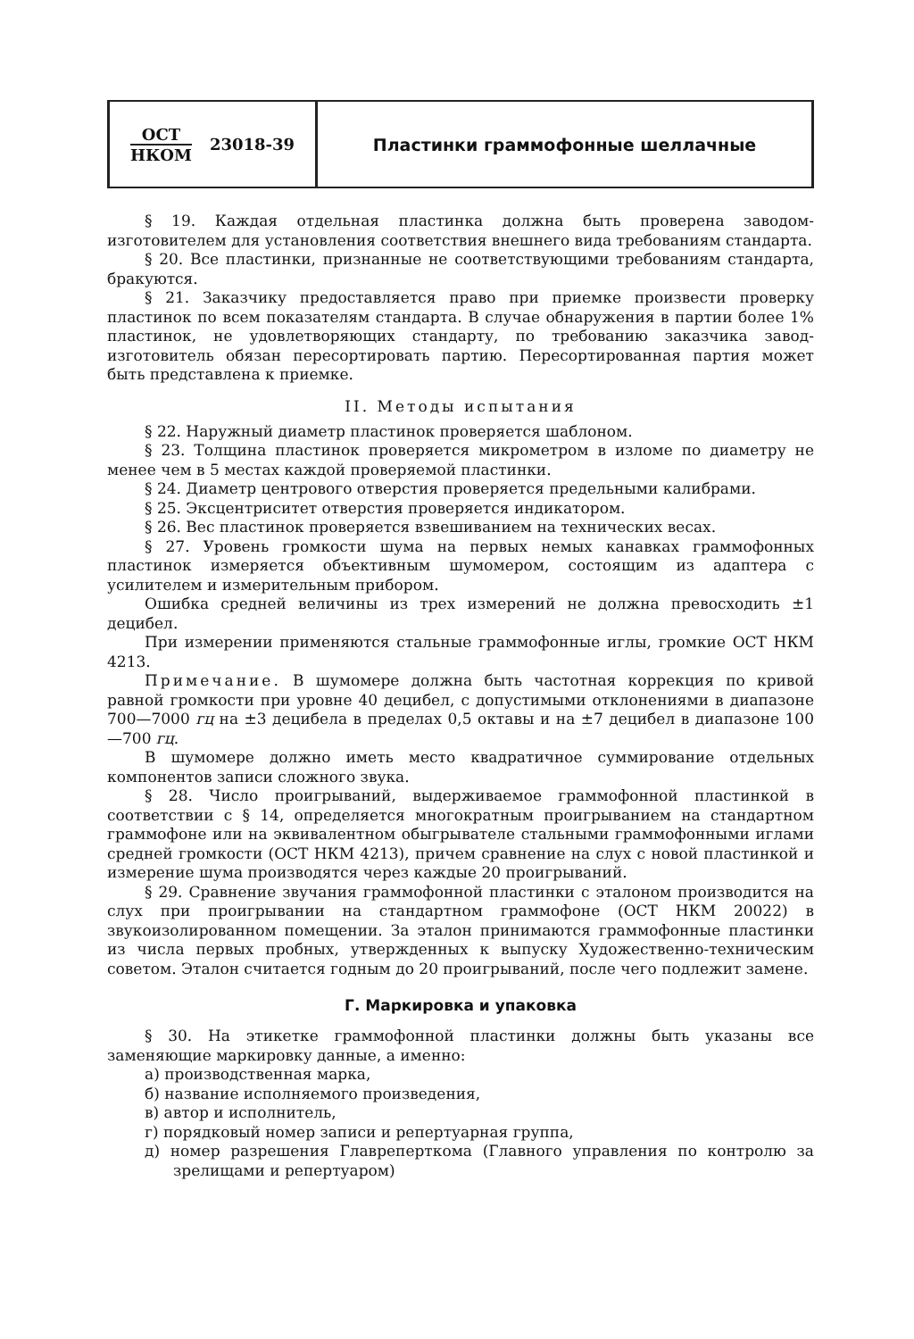ОСТ НКОМ 23018-39
Пластинки граммофонные шеллачные
§ 19. Каждая отдельная пластинка должна быть проверена заводом-изготовителем для установления соответствия внешнего вида требованиям стандарта.
§ 20. Все пластинки, признанные не соответствующими требованиям стандарта, бракуются.
§ 21. Заказчику предоставляется право при приемке произвести проверку пластинок по всем показателям стандарта. В случае обнаружения в партии более 1% пластинок, не удовлетворяющих стандарту, по требованию заказчика завод-изготовитель обязан пересортировать партию. Пересортированная партия может быть представлена к приемке.
II. Методы испытания
§ 22. Наружный диаметр пластинок проверяется шаблоном.
§ 23. Толщина пластинок проверяется микрометром в изломе по диаметру не менее чем в 5 местах каждой проверяемой пластинки.
§ 24. Диаметр центрового отверстия проверяется предельными калибрами.
§ 25. Эксцентриситет отверстия проверяется индикатором.
§ 26. Вес пластинок проверяется взвешиванием на технических весах.
§ 27. Уровень громкости шума на первых немых канавках граммофонных пластинок измеряется объективным шумомером, состоящим из адаптера с усилителем и измерительным прибором.
Ошибка средней величины из трех измерений не должна превосходить ±1 децибел.
При измерении применяются стальные граммофонные иглы, громкие ОСТ НКМ 4213.
Примечание. В шумомере должна быть частотная коррекция по кривой равной громкости при уровне 40 децибел, с допустимыми отклонениями в диапазоне 700—7000 гц на ±3 децибела в пределах 0,5 октавы и на ±7 децибел в диапазоне 100—700 гц.
В шумомере должно иметь место квадратичное суммирование отдельных компонентов записи сложного звука.
§ 28. Число проигрываний, выдерживаемое граммофонной пластинкой в соответствии с § 14, определяется многократным проигрыванием на стандартном граммофоне или на эквивалентном обыгрывателе стальными граммофонными иглами средней громкости (ОСТ НКМ 4213), причем сравнение на слух с новой пластинкой и измерение шума производятся через каждые 20 проигрываний.
§ 29. Сравнение звучания граммофонной пластинки с эталоном производится на слух при проигрывании на стандартном граммофоне (ОСТ НКМ 20022) в звукоизолированном помещении. За эталон принимаются граммофонные пластинки из числа первых пробных, утвержденных к выпуску Художественно-техническим советом. Эталон считается годным до 20 проигрываний, после чего подлежит замене.
Г. Маркировка и упаковка
§ 30. На этикетке граммофонной пластинки должны быть указаны все заменяющие маркировку данные, а именно:
а) производственная марка,
б) название исполняемого произведения,
в) автор и исполнитель,
г) порядковый номер записи и репертуарная группа,
д) номер разрешения Главреперткома (Главного управления по контролю за зрелищами и репертуаром)